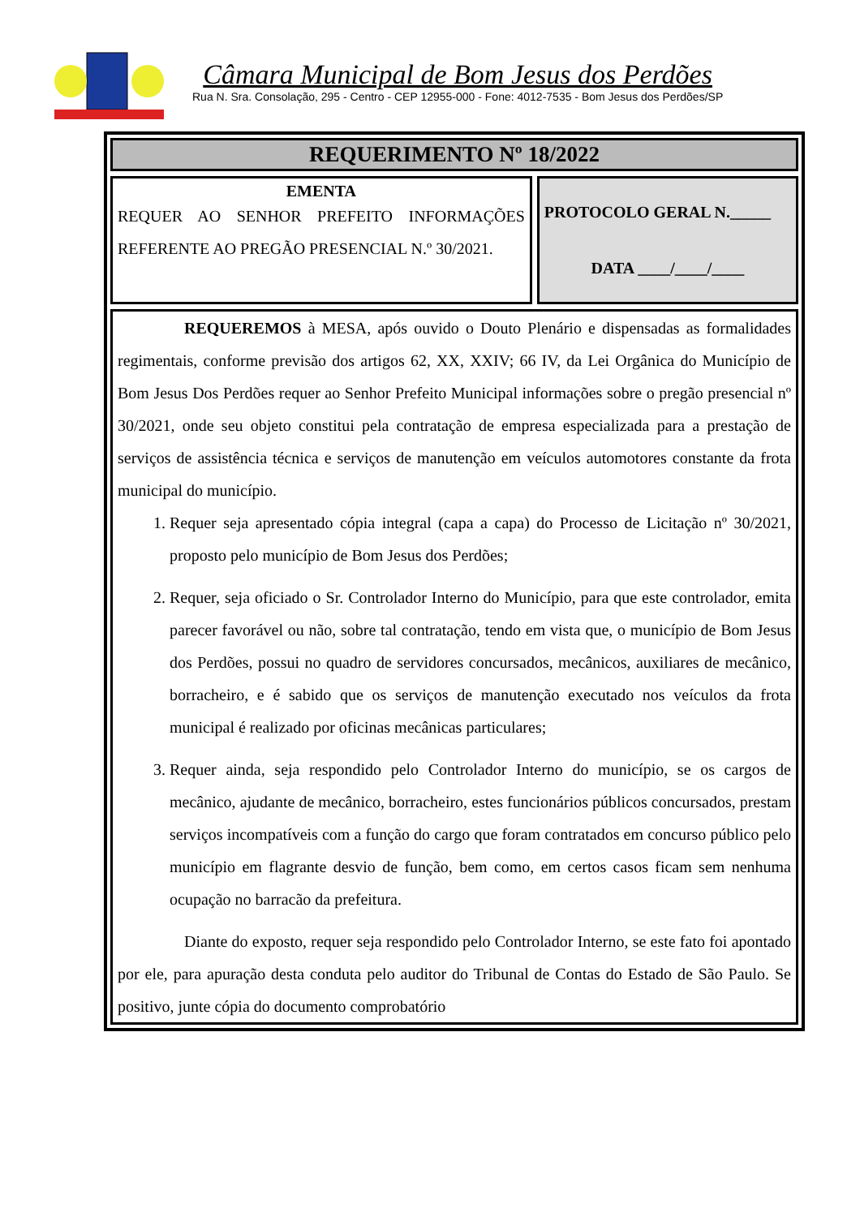Câmara Municipal de Bom Jesus dos Perdões
Rua N. Sra. Consolação, 295 - Centro - CEP 12955-000 - Fone: 4012-7535 - Bom Jesus dos Perdões/SP
REQUERIMENTO Nº 18/2022
EMENTA
REQUER AO SENHOR PREFEITO INFORMAÇÕES REFERENTE AO PREGÃO PRESENCIAL N.º 30/2021.
PROTOCOLO GERAL N._____
DATA ____/____/____
REQUEREMOS à MESA, após ouvido o Douto Plenário e dispensadas as formalidades regimentais, conforme previsão dos artigos 62, XX, XXIV; 66 IV, da Lei Orgânica do Município de Bom Jesus Dos Perdões requer ao Senhor Prefeito Municipal informações sobre o pregão presencial nº 30/2021, onde seu objeto constitui pela contratação de empresa especializada para a prestação de serviços de assistência técnica e serviços de manutenção em veículos automotores constante da frota municipal do município.
1. Requer seja apresentado cópia integral (capa a capa) do Processo de Licitação nº 30/2021, proposto pelo município de Bom Jesus dos Perdões;
2. Requer, seja oficiado o Sr. Controlador Interno do Município, para que este controlador, emita parecer favorável ou não, sobre tal contratação, tendo em vista que, o município de Bom Jesus dos Perdões, possui no quadro de servidores concursados, mecânicos, auxiliares de mecânico, borracheiro, e é sabido que os serviços de manutenção executado nos veículos da frota municipal é realizado por oficinas mecânicas particulares;
3. Requer ainda, seja respondido pelo Controlador Interno do município, se os cargos de mecânico, ajudante de mecânico, borracheiro, estes funcionários públicos concursados, prestam serviços incompatíveis com a função do cargo que foram contratados em concurso público pelo município em flagrante desvio de função, bem como, em certos casos ficam sem nenhuma ocupação no barracão da prefeitura.
Diante do exposto, requer seja respondido pelo Controlador Interno, se este fato foi apontado por ele, para apuração desta conduta pelo auditor do Tribunal de Contas do Estado de São Paulo. Se positivo, junte cópia do documento comprobatório